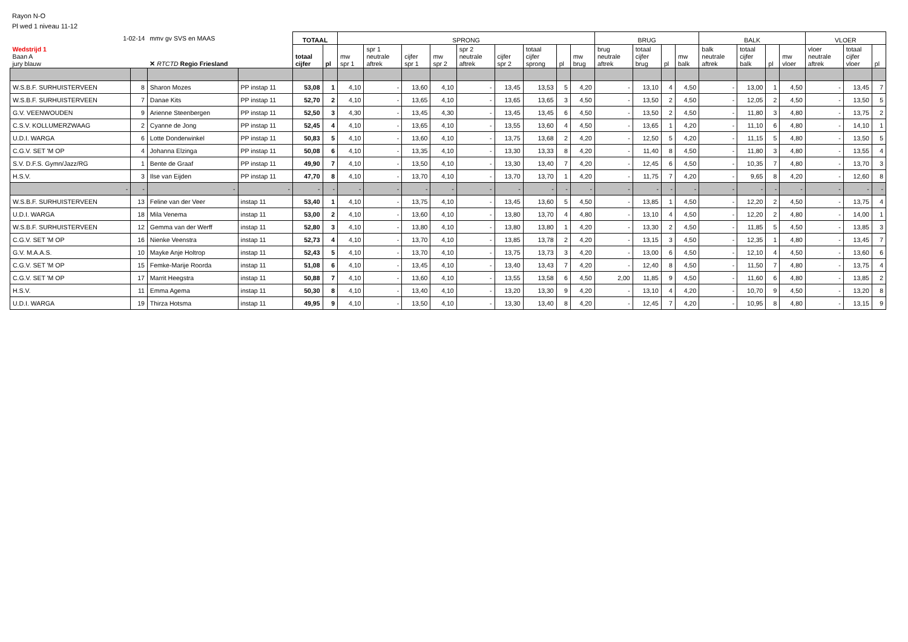Rayon N-O
Pl wed 1 niveau 11-12
| 1-02-14 | | mmv gv SVS en MAAS | | TOTAAL | | SPRONG | | | | | | | | | BRUG | | | | BALK | | | | VLOER | | |
| Wedstrijd 1 Baan A jury blauw | | ✕ RTCTD Regio Friesland | | totaal cijfer | pl | mw spr 1 | spr 1 neutrale aftrek | cijfer spr 1 | mw spr 2 | spr 2 neutrale aftrek | cijfer spr 2 | totaal cijfer sprong | pl | mw brug | brug neutrale aftrek | totaal cijfer brug | pl | mw balk | balk neutrale aftrek | totaal cijfer balk | pl | mw vloer | vloer neutrale aftrek | totaal cijfer vloer | pl |
| W.S.B.F. SURHUISTERVEEN | 8 | Sharon Mozes | PP instap 11 | 53,08 | 1 | 4,10 | - | 13,60 | 4,10 | - | 13,45 | 13,53 | 5 | 4,20 | - | 13,10 | 4 | 4,50 | - | 13,00 | 1 | 4,50 | - | 13,45 | 7 |
| W.S.B.F. SURHUISTERVEEN | 7 | Danae Kits | PP instap 11 | 52,70 | 2 | 4,10 | - | 13,65 | 4,10 | - | 13,65 | 13,65 | 3 | 4,50 | - | 13,50 | 2 | 4,50 | - | 12,05 | 2 | 4,50 | - | 13,50 | 5 |
| G.V. VEENWOUDEN | 9 | Arienne Steenbergen | PP instap 11 | 52,50 | 3 | 4,30 | - | 13,45 | 4,30 | - | 13,45 | 13,45 | 6 | 4,50 | - | 13,50 | 2 | 4,50 | - | 11,80 | 3 | 4,80 | - | 13,75 | 2 |
| C.S.V. KOLLUMERZWAAG | 2 | Cyanne de Jong | PP instap 11 | 52,45 | 4 | 4,10 | - | 13,65 | 4,10 | - | 13,55 | 13,60 | 4 | 4,50 | - | 13,65 | 1 | 4,20 | - | 11,10 | 6 | 4,80 | - | 14,10 | 1 |
| U.D.I. WARGA | 6 | Lotte Donderwinkel | PP instap 11 | 50,83 | 5 | 4,10 | - | 13,60 | 4,10 | - | 13,75 | 13,68 | 2 | 4,20 | - | 12,50 | 5 | 4,20 | - | 11,15 | 5 | 4,80 | - | 13,50 | 5 |
| C.G.V. SET 'M OP | 4 | Johanna Elzinga | PP instap 11 | 50,08 | 6 | 4,10 | - | 13,35 | 4,10 | - | 13,30 | 13,33 | 8 | 4,20 | - | 11,40 | 8 | 4,50 | - | 11,80 | 3 | 4,80 | - | 13,55 | 4 |
| S.V. D.F.S. Gymn/Jazz/RG | 1 | Bente de Graaf | PP instap 11 | 49,90 | 7 | 4,10 | - | 13,50 | 4,10 | - | 13,30 | 13,40 | 7 | 4,20 | - | 12,45 | 6 | 4,50 | - | 10,35 | 7 | 4,80 | - | 13,70 | 3 |
| H.S.V. | 3 | Ilse van Eijden | PP instap 11 | 47,70 | 8 | 4,10 | - | 13,70 | 4,10 | - | 13,70 | 13,70 | 1 | 4,20 | - | 11,75 | 7 | 4,20 | - | 9,65 | 8 | 4,20 | - | 12,60 | 8 |
| - | - | - | - | - | - | - | - | - | - | - | - | - | - | - | - | - | - | - | - | - | - | - | - | - | - |
| W.S.B.F. SURHUISTERVEEN | 13 | Feline van der Veer | instap 11 | 53,40 | 1 | 4,10 | - | 13,75 | 4,10 | - | 13,45 | 13,60 | 5 | 4,50 | - | 13,85 | 1 | 4,50 | - | 12,20 | 2 | 4,50 | - | 13,75 | 4 |
| U.D.I. WARGA | 18 | Mila Venema | instap 11 | 53,00 | 2 | 4,10 | - | 13,60 | 4,10 | - | 13,80 | 13,70 | 4 | 4,80 | - | 13,10 | 4 | 4,50 | - | 12,20 | 2 | 4,80 | - | 14,00 | 1 |
| W.S.B.F. SURHUISTERVEEN | 12 | Gemma van der Werff | instap 11 | 52,80 | 3 | 4,10 | - | 13,80 | 4,10 | - | 13,80 | 13,80 | 1 | 4,20 | - | 13,30 | 2 | 4,50 | - | 11,85 | 5 | 4,50 | - | 13,85 | 3 |
| C.G.V. SET 'M OP | 16 | Nienke Veenstra | instap 11 | 52,73 | 4 | 4,10 | - | 13,70 | 4,10 | - | 13,85 | 13,78 | 2 | 4,20 | - | 13,15 | 3 | 4,50 | - | 12,35 | 1 | 4,80 | - | 13,45 | 7 |
| G.V. M.A.A.S. | 10 | Mayke Anje Holtrop | instap 11 | 52,43 | 5 | 4,10 | - | 13,70 | 4,10 | - | 13,75 | 13,73 | 3 | 4,20 | - | 13,00 | 6 | 4,50 | - | 12,10 | 4 | 4,50 | - | 13,60 | 6 |
| C.G.V. SET 'M OP | 15 | Femke-Marije Roorda | instap 11 | 51,08 | 6 | 4,10 | - | 13,45 | 4,10 | - | 13,40 | 13,43 | 7 | 4,20 | - | 12,40 | 8 | 4,50 | - | 11,50 | 7 | 4,80 | - | 13,75 | 4 |
| C.G.V. SET 'M OP | 17 | Marrit Heegstra | instap 11 | 50,88 | 7 | 4,10 | - | 13,60 | 4,10 | - | 13,55 | 13,58 | 6 | 4,50 | 2,00 | 11,85 | 9 | 4,50 | - | 11,60 | 6 | 4,80 | - | 13,85 | 2 |
| H.S.V. | 11 | Emma Agema | instap 11 | 50,30 | 8 | 4,10 | - | 13,40 | 4,10 | - | 13,20 | 13,30 | 9 | 4,20 | - | 13,10 | 4 | 4,20 | - | 10,70 | 9 | 4,50 | - | 13,20 | 8 |
| U.D.I. WARGA | 19 | Thirza Hotsma | instap 11 | 49,95 | 9 | 4,10 | - | 13,50 | 4,10 | - | 13,30 | 13,40 | 8 | 4,20 | - | 12,45 | 7 | 4,20 | - | 10,95 | 8 | 4,80 | - | 13,15 | 9 |